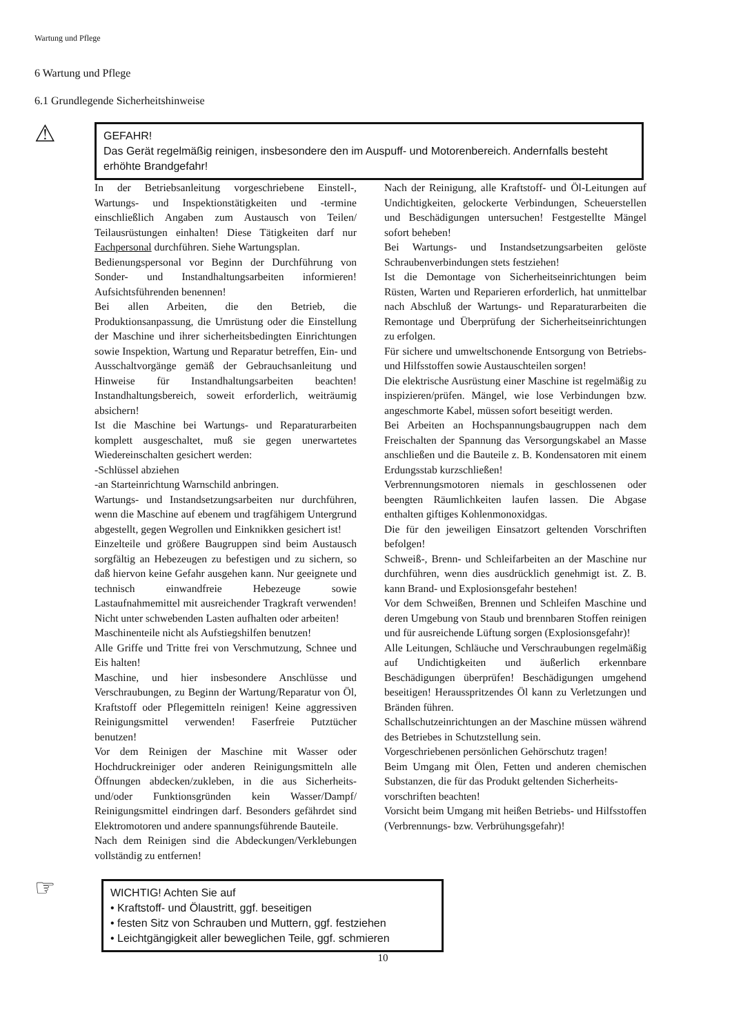Wartung und Pflege
6 Wartung und Pflege
6.1 Grundlegende Sicherheitshinweise
⚠
GEFAHR!
Das Gerät regelmäßig reinigen, insbesondere den im Auspuff- und Motorenbereich. Andernfalls besteht erhöhte Brandgefahr!
In der Betriebsanleitung vorgeschriebene Einstell-, Wartungs- und Inspektionstätigkeiten und -termine einschließlich Angaben zum Austausch von Teilen/ Teilausrüstungen einhalten! Diese Tätigkeiten darf nur Fachpersonal durchführen. Siehe Wartungsplan.
Bedienungspersonal vor Beginn der Durchführung von Sonder- und Instandhaltungsarbeiten informieren! Aufsichtsführenden benennen!
Bei allen Arbeiten, die den Betrieb, die Produktionsanpassung, die Umrüstung oder die Einstellung der Maschine und ihrer sicherheitsbedingten Einrichtungen sowie Inspektion, Wartung und Reparatur betreffen, Ein- und Ausschaltvorgänge gemäß der Gebrauchsanleitung und Hinweise für Instandhaltungsarbeiten beachten! Instandhaltungsbereich, soweit erforderlich, weiträumig absichern!
Ist die Maschine bei Wartungs- und Reparaturarbeiten komplett ausgeschaltet, muß sie gegen unerwartetes Wiedereinschalten gesichert werden:
-Schlüssel abziehen
-an Starteinrichtung Warnschild anbringen.
Wartungs- und Instandsetzungsarbeiten nur durchführen, wenn die Maschine auf ebenem und tragfähigem Untergrund abgestellt, gegen Wegrollen und Einknikken gesichert ist!
Einzelteile und größere Baugruppen sind beim Austausch sorgfältig an Hebezeugen zu befestigen und zu sichern, so daß hiervon keine Gefahr ausgehen kann. Nur geeignete und technisch einwandfreie Hebezeuge sowie Lastaufnahmemittel mit ausreichender Tragkraft verwenden! Nicht unter schwebenden Lasten aufhalten oder arbeiten!
Maschinenteile nicht als Aufstiegshilfen benutzen!
Alle Griffe und Tritte frei von Verschmutzung, Schnee und Eis halten!
Maschine, und hier insbesondere Anschlüsse und Verschraubungen, zu Beginn der Wartung/Reparatur von Öl, Kraftstoff oder Pflegemitteln reinigen! Keine aggressiven Reinigungsmittel verwenden! Faserfreie Putztücher benutzen!
Vor dem Reinigen der Maschine mit Wasser oder Hochdruckreiniger oder anderen Reinigungsmitteln alle Öffnungen abdecken/zukleben, in die aus Sicherheits- und/oder Funktionsgründen kein Wasser/Dampf/ Reinigungsmittel eindringen darf. Besonders gefährdet sind Elektromotoren und andere spannungsführende Bauteile.
Nach dem Reinigen sind die Abdeckungen/Verklebungen vollständig zu entfernen!
Nach der Reinigung, alle Kraftstoff- und Öl-Leitungen auf Undichtigkeiten, gelockerte Verbindungen, Scheuerstellen und Beschädigungen untersuchen! Festgestellte Mängel sofort beheben!
Bei Wartungs- und Instandsetzungsarbeiten gelöste Schraubenverbindungen stets festziehen!
Ist die Demontage von Sicherheitseinrichtungen beim Rüsten, Warten und Reparieren erforderlich, hat unmittelbar nach Abschluß der Wartungs- und Reparaturarbeiten die Remontage und Überprüfung der Sicherheitseinrichtungen zu erfolgen.
Für sichere und umweltschonende Entsorgung von Betriebs- und Hilfsstoffen sowie Austauschteilen sorgen!
Die elektrische Ausrüstung einer Maschine ist regelmäßig zu inspizieren/prüfen. Mängel, wie lose Verbindungen bzw. angeschmorte Kabel, müssen sofort beseitigt werden.
Bei Arbeiten an Hochspannungsbaugruppen nach dem Freischalten der Spannung das Versorgungskabel an Masse anschließen und die Bauteile z. B. Kondensatoren mit einem Erdungsstab kurzschließen!
Verbrennungsmotoren niemals in geschlossenen oder beengten Räumlichkeiten laufen lassen. Die Abgase enthalten giftiges Kohlenmonoxidgas.
Die für den jeweiligen Einsatzort geltenden Vorschriften befolgen!
Schweiß-, Brenn- und Schleifarbeiten an der Maschine nur durchführen, wenn dies ausdrücklich genehmigt ist. Z. B. kann Brand- und Explosionsgefahr bestehen!
Vor dem Schweißen, Brennen und Schleifen Maschine und deren Umgebung von Staub und brennbaren Stoffen reinigen und für ausreichende Lüftung sorgen (Explosionsgefahr)!
Alle Leitungen, Schläuche und Verschraubungen regelmäßig auf Undichtigkeiten und äußerlich erkennbare Beschädigungen überprüfen! Beschädigungen umgehend beseitigen! Herausspritzendes Öl kann zu Verletzungen und Bränden führen.
Schallschutzeinrichtungen an der Maschine müssen während des Betriebes in Schutzstellung sein.
Vorgeschriebenen persönlichen Gehörschutz tragen!
Beim Umgang mit Ölen, Fetten und anderen chemischen Substanzen, die für das Produkt geltenden Sicherheits-
vorschriften beachten!
Vorsicht beim Umgang mit heißen Betriebs- und Hilfsstoffen (Verbrennungs- bzw. Verbrühungsgefahr)!
☞
WICHTIG! Achten Sie auf
• Kraftstoff- und Ölaustritt, ggf. beseitigen
• festen Sitz von Schrauben und Muttern, ggf. festziehen
• Leichtgängigkeit aller beweglichen Teile, ggf. schmieren
10